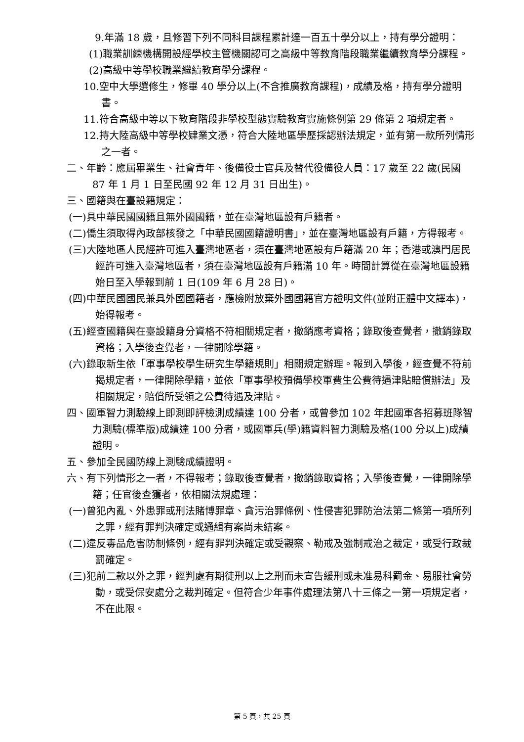9.年滿 18 歲，且修習下列不同科目課程累計達一百五十學分以上，持有學分證明：
(1)職業訓練機構開設經學校主管機關認可之高級中等教育階段職業繼續教育學分課程。
(2)高級中等學校職業繼續教育學分課程。
10.空中大學選修生，修畢 40 學分以上(不含推廣教育課程)，成績及格，持有學分證明書。
11.符合高級中等以下教育階段非學校型態實驗教育實施條例第 29 條第 2 項規定者。
12.持大陸高級中等學校肄業文憑，符合大陸地區學歷採認辦法規定，並有第一款所列情形之一者。
二、年齡：應屆畢業生、社會青年、後備役士官兵及替代役備役人員：17 歲至 22 歲(民國 87 年 1 月 1 日至民國 92 年 12 月 31 日出生)。
三、國籍與在臺設籍規定：
(一)具中華民國國籍且無外國國籍，並在臺灣地區設有戶籍者。
(二)僑生須取得內政部核發之「中華民國國籍證明書」，並在臺灣地區設有戶籍，方得報考。
(三)大陸地區人民經許可進入臺灣地區者，須在臺灣地區設有戶籍滿 20 年；香港或澳門居民經許可進入臺灣地區者，須在臺灣地區設有戶籍滿 10 年。時間計算從在臺灣地區設籍始日至入學報到前 1 日(109 年 6 月 28 日)。
(四)中華民國國民兼具外國國籍者，應檢附放棄外國國籍官方證明文件(並附正體中文譯本)，始得報考。
(五)經查國籍與在臺設籍身分資格不符相關規定者，撤銷應考資格；錄取後查覺者，撤銷錄取資格；入學後查覺者，一律開除學籍。
(六)錄取新生依「軍事學校學生研究生學籍規則」相關規定辦理。報到入學後，經查覺不符前揭規定者，一律開除學籍，並依「軍事學校預備學校軍費生公費待遇津貼賠償辦法」及相關規定，賠償所受領之公費待遇及津貼。
四、國軍智力測驗線上即測即評檢測成績達 100 分者，或曾參加 102 年起國軍各招募班隊智力測驗(標準版)成績達 100 分者，或國軍兵(學)籍資料智力測驗及格(100 分以上)成績證明。
五、參加全民國防線上測驗成績證明。
六、有下列情形之一者，不得報考；錄取後查覺者，撤銷錄取資格；入學後查覺，一律開除學籍；任官後查獲者，依相關法規處理：
(一)曾犯內亂、外患罪或刑法賭博罪章、貪污治罪條例、性侵害犯罪防治法第二條第一項所列之罪，經有罪判決確定或通緝有案尚未結案。
(二)違反毒品危害防制條例，經有罪判決確定或受觀察、勒戒及強制戒治之裁定，或受行政裁罰確定。
(三)犯前二款以外之罪，經判處有期徒刑以上之刑而未宣告緩刑或未准易科罰金、易服社會勞動，或受保安處分之裁判確定。但符合少年事件處理法第八十三條之一第一項規定者，不在此限。
第 5 頁，共 25 頁